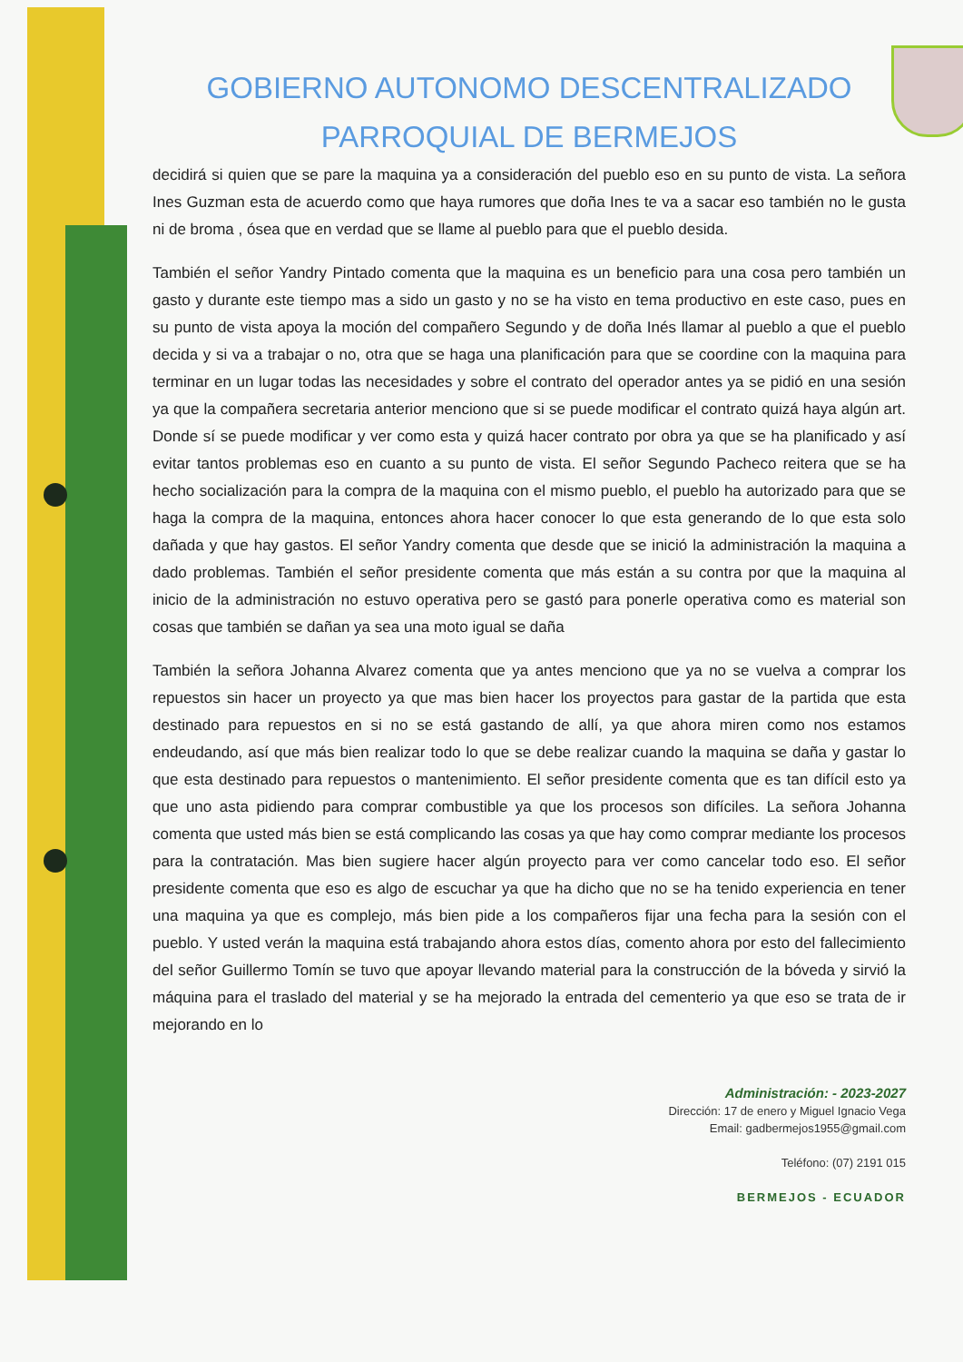GOBIERNO AUTONOMO DESCENTRALIZADO
PARROQUIAL DE BERMEJOS
decidirá si quien que se pare la maquina ya a consideración del pueblo eso en su punto de vista. La señora Ines Guzman esta de acuerdo como que haya rumores que doña Ines te va a sacar eso también no le gusta ni de broma , ósea que en verdad que se llame al pueblo para que el pueblo desida.
También el señor Yandry Pintado comenta que la maquina es un beneficio para una cosa pero también un gasto y durante este tiempo mas a sido un gasto y no se ha visto en tema productivo en este caso, pues en su punto de vista apoya la moción del compañero Segundo y de doña Inés llamar al pueblo a que el pueblo decida y si va a trabajar o no, otra que se haga una planificación para que se coordine con la maquina para terminar en un lugar todas las necesidades y sobre el contrato del operador antes ya se pidió en una sesión ya que la compañera secretaria anterior menciono que si se puede modificar el contrato quizá haya algún art. Donde sí se puede modificar y ver como esta y quizá hacer contrato por obra ya que se ha planificado y así evitar tantos problemas eso en cuanto a su punto de vista. El señor Segundo Pacheco reitera que se ha hecho socialización para la compra de la maquina con el mismo pueblo, el pueblo ha autorizado para que se haga la compra de la maquina, entonces ahora hacer conocer lo que esta generando de lo que esta solo dañada y que hay gastos. El señor Yandry comenta que desde que se inició la administración la maquina a dado problemas. También el señor presidente comenta que más están a su contra por que la maquina al inicio de la administración no estuvo operativa pero se gastó para ponerle operativa como es material son cosas que también se dañan ya sea una moto igual se daña
También la señora Johanna Alvarez comenta que ya antes menciono que ya no se vuelva a comprar los repuestos sin hacer un proyecto ya que mas bien hacer los proyectos para gastar de la partida que esta destinado para repuestos en si no se está gastando de allí, ya que ahora miren como nos estamos endeudando, así que más bien realizar todo lo que se debe realizar cuando la maquina se daña y gastar lo que esta destinado para repuestos o mantenimiento. El señor presidente comenta que es tan difícil esto ya que uno asta pidiendo para comprar combustible ya que los procesos son difíciles. La señora Johanna comenta que usted más bien se está complicando las cosas ya que hay como comprar mediante los procesos para la contratación. Mas bien sugiere hacer algún proyecto para ver como cancelar todo eso. El señor presidente comenta que eso es algo de escuchar ya que ha dicho que no se ha tenido experiencia en tener una maquina ya que es complejo, más bien pide a los compañeros fijar una fecha para la sesión con el pueblo. Y usted verán la maquina está trabajando ahora estos días, comento ahora por esto del fallecimiento del señor Guillermo Tomín se tuvo que apoyar llevando material para la construcción de la bóveda y sirvió la máquina para el traslado del material y se ha mejorado la entrada del cementerio ya que eso se trata de ir mejorando en lo
Administración: - 2023-2027
Dirección: 17 de enero y Miguel Ignacio Vega
Email: gadbermejos1955@gmail.com
Teléfono: (07) 2191 015
BERMEJOS - ECUADOR